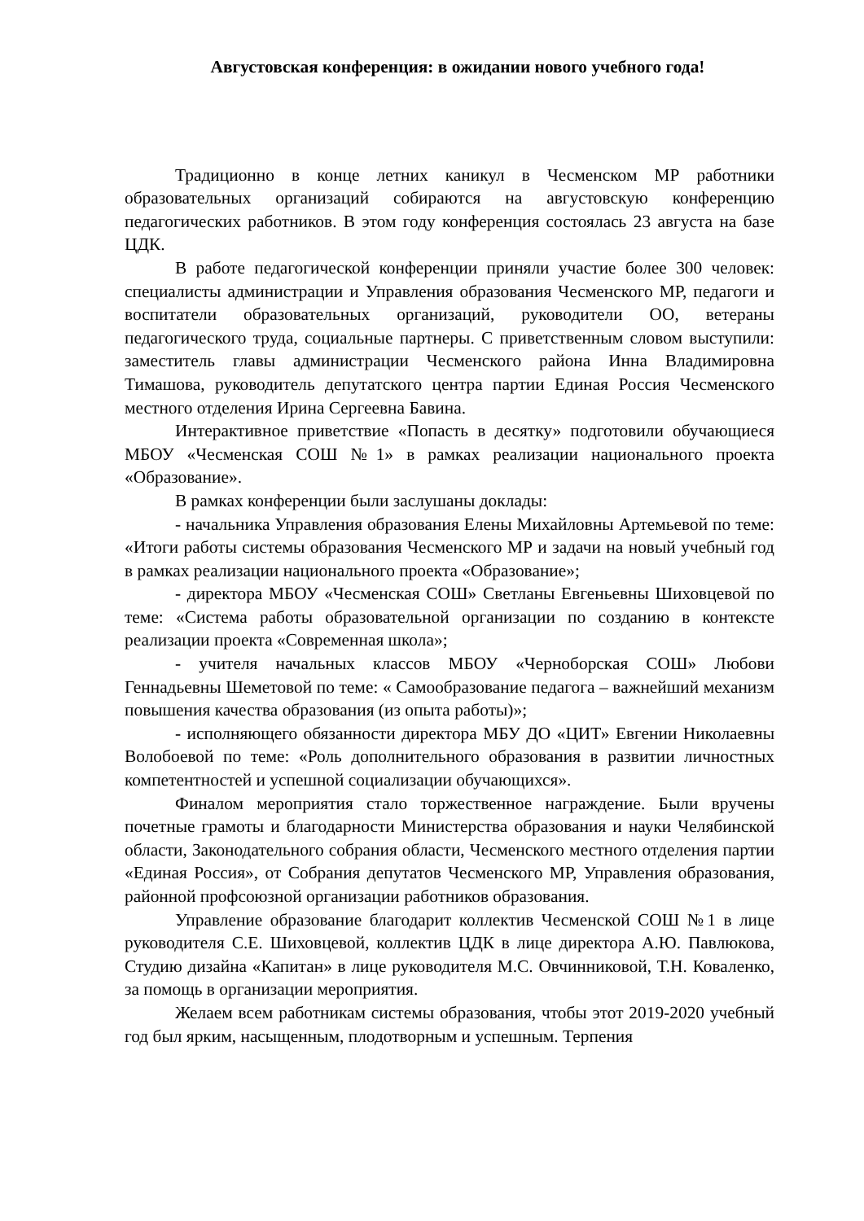Августовская конференция: в ожидании нового учебного года!
Традиционно в конце летних каникул в Чесменском МР работники образовательных организаций собираются на августовскую конференцию педагогических работников. В этом году конференция состоялась 23 августа на базе ЦДК.
В работе педагогической конференции приняли участие более 300 человек: специалисты администрации и Управления образования Чесменского МР, педагоги и воспитатели образовательных организаций, руководители ОО, ветераны педагогического труда, социальные партнеры. С приветственным словом выступили: заместитель главы администрации Чесменского района Инна Владимировна Тимашова, руководитель депутатского центра партии Единая Россия Чесменского местного отделения Ирина Сергеевна Бавина.
Интерактивное приветствие «Попасть в десятку» подготовили обучающиеся МБОУ «Чесменская СОШ №1» в рамках реализации национального проекта «Образование».
В рамках конференции были заслушаны доклады:
- начальника Управления образования Елены Михайловны Артемьевой по теме: «Итоги работы системы образования Чесменского МР и задачи на новый учебный год в рамках реализации национального проекта «Образование»;
- директора МБОУ «Чесменская СОШ» Светланы Евгеньевны Шиховцевой по теме: «Система работы образовательной организации по созданию в контексте реализации проекта «Современная школа»;
- учителя начальных классов МБОУ «Черноборская СОШ» Любови Геннадьевны Шеметовой по теме: « Самообразование педагога – важнейший механизм повышения качества образования (из опыта работы)»;
- исполняющего обязанности директора МБУ ДО «ЦИТ» Евгении Николаевны Волобоевой по теме: «Роль дополнительного образования в развитии личностных компетентностей и успешной социализации обучающихся».
Финалом мероприятия стало торжественное награждение. Были вручены почетные грамоты и благодарности Министерства образования и науки Челябинской области, Законодательного собрания области, Чесменского местного отделения партии «Единая Россия», от Собрания депутатов Чесменского МР, Управления образования, районной профсоюзной организации работников образования.
Управление образование благодарит коллектив Чесменской СОШ №1 в лице руководителя С.Е. Шиховцевой, коллектив ЦДК в лице директора А.Ю. Павлюкова, Студию дизайна «Капитан» в лице руководителя М.С. Овчинниковой, Т.Н. Коваленко, за помощь в организации мероприятия.
Желаем всем работникам системы образования, чтобы этот 2019-2020 учебный год был ярким, насыщенным, плодотворным и успешным. Терпения